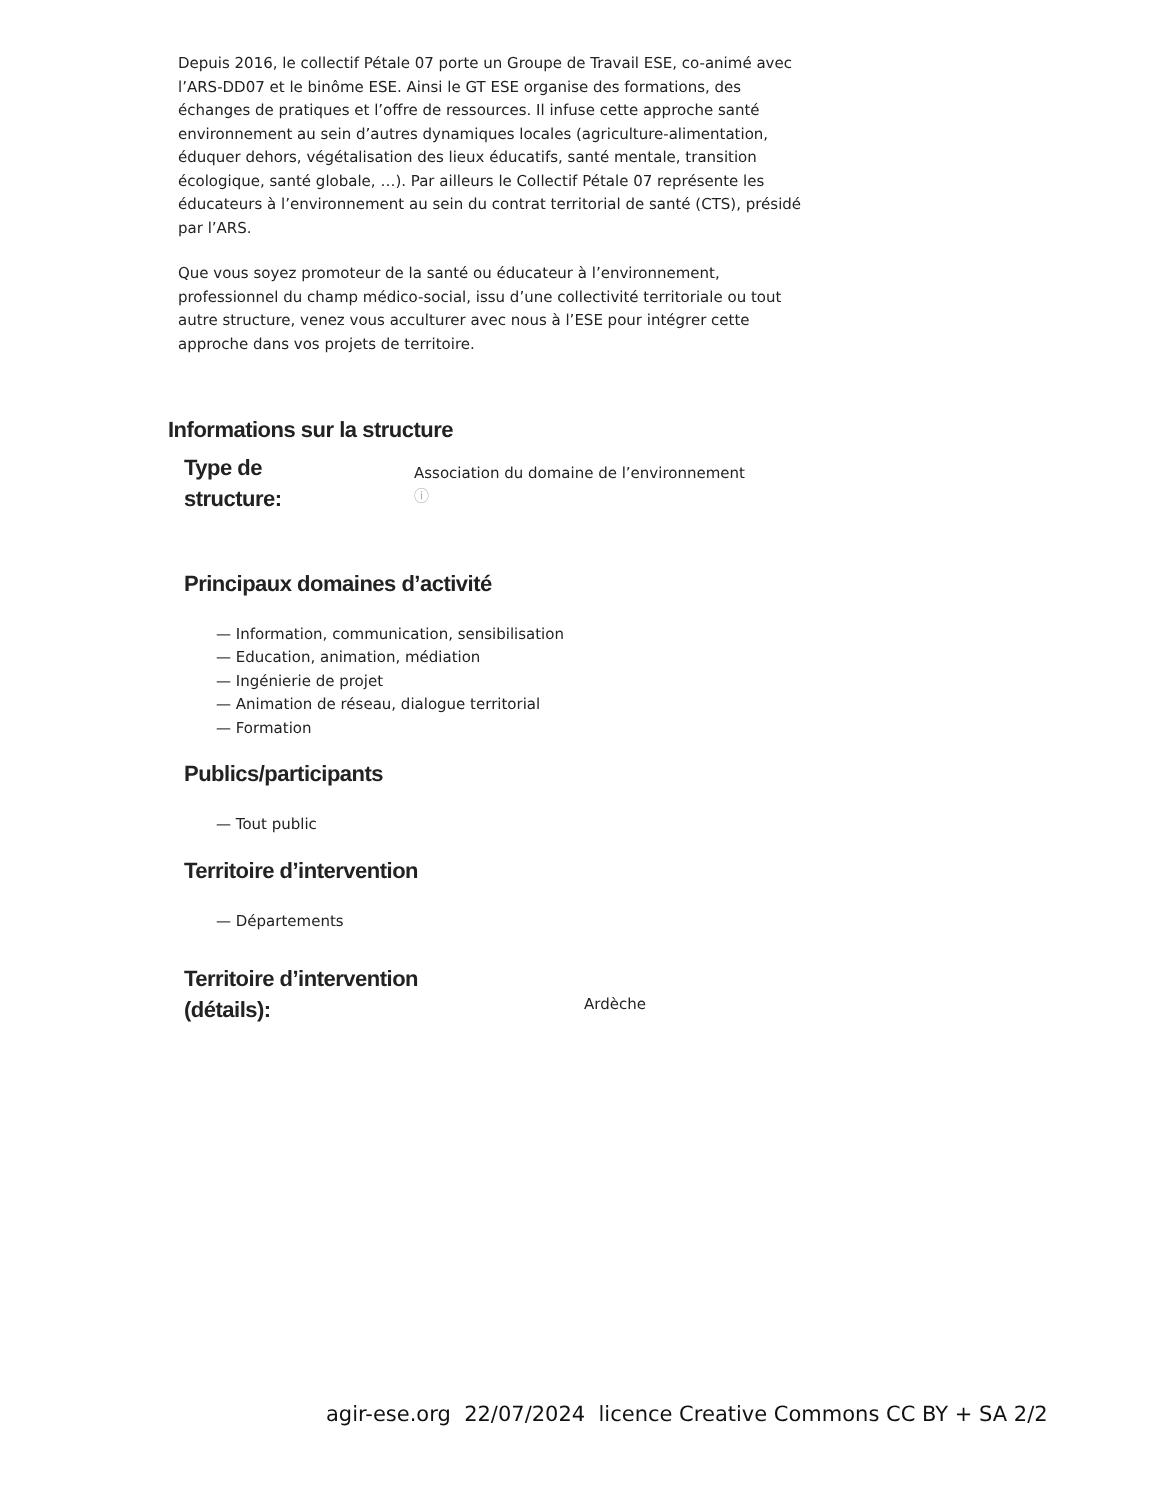Depuis 2016, le collectif Pétale 07 porte un Groupe de Travail ESE, co-animé avec l’ARS-DD07 et le binôme ESE. Ainsi le GT ESE organise des formations, des échanges de pratiques et l’offre de ressources. Il infuse cette approche santé environnement au sein d’autres dynamiques locales (agriculture-alimentation, éduquer dehors, végétalisation des lieux éducatifs, santé mentale, transition écologique, santé globale, …). Par ailleurs le Collectif Pétale 07 représente les éducateurs à l’environnement au sein du contrat territorial de santé (CTS), présidé par l’ARS.
Que vous soyez promoteur de la santé ou éducateur à l’environnement, professionnel du champ médico-social, issu d’une collectivité territoriale ou tout autre structure, venez vous acculturer avec nous à l’ESE pour intégrer cette approche dans vos projets de territoire.
Informations sur la structure
Type de
structure:
Association du domaine de l’environnement
ⓘ
Principaux domaines d’activité
— Information, communication, sensibilisation
— Education, animation, médiation
— Ingénierie de projet
— Animation de réseau, dialogue territorial
— Formation
Publics/participants
— Tout public
Territoire d’intervention
— Départements
Territoire d’intervention
(détails):
Ardèche
agir-ese.org 22/07/2024 licence Creative Commons CC BY + SA 2/2